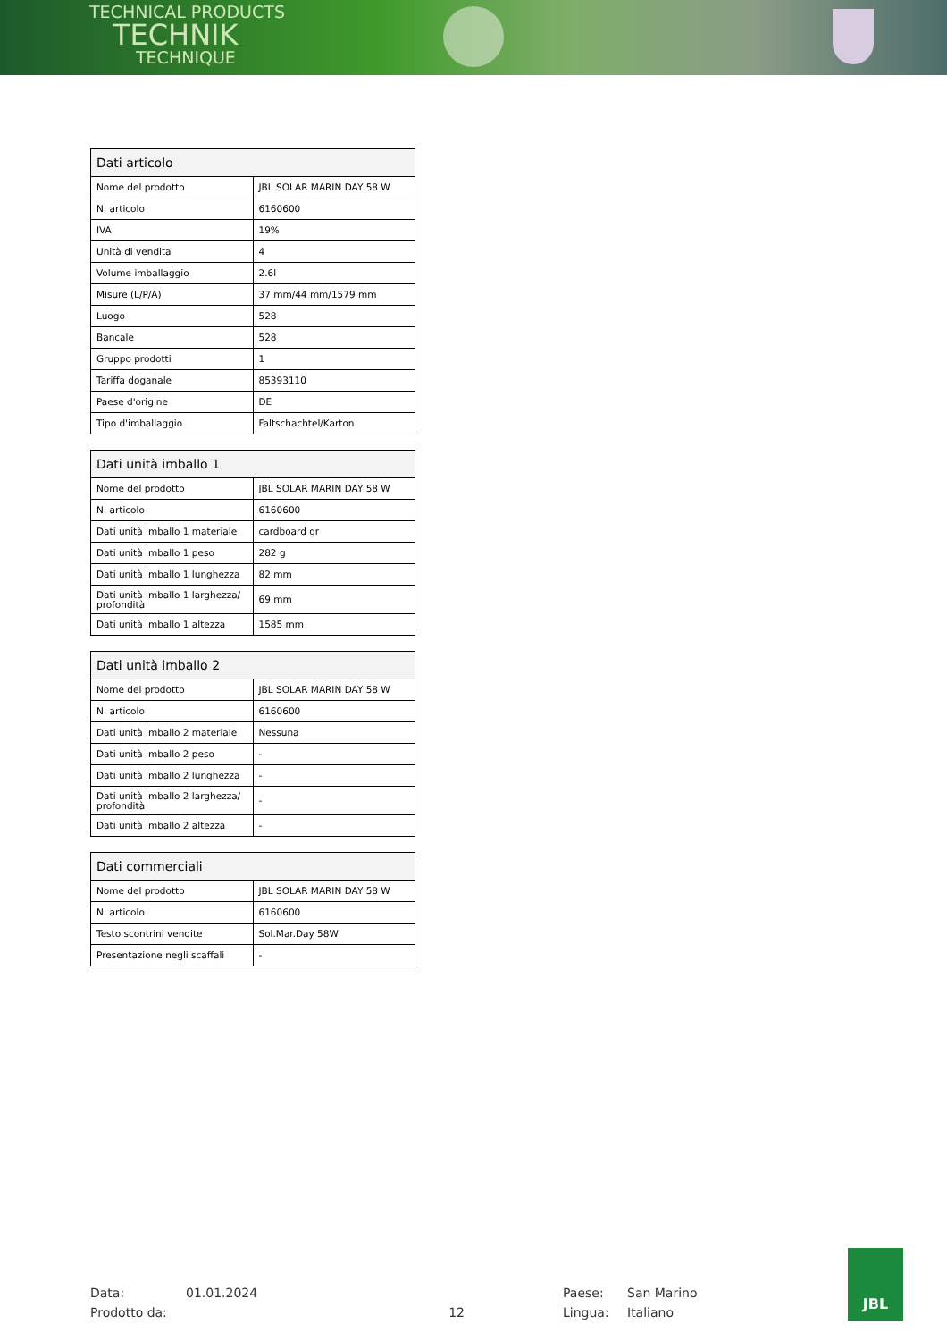TECHNICAL PRODUCTS
TECHNIK
TECHNIQUE
| Dati articolo | |
| --- | --- |
| Nome del prodotto | JBL SOLAR MARIN DAY 58 W |
| N. articolo | 6160600 |
| IVA | 19% |
| Unità di vendita | 4 |
| Volume imballaggio | 2.6l |
| Misure (L/P/A) | 37 mm/44 mm/1579 mm |
| Luogo | 528 |
| Bancale | 528 |
| Gruppo prodotti | 1 |
| Tariffa doganale | 85393110 |
| Paese d'origine | DE |
| Tipo d'imballaggio | Faltschachtel/Karton |
| Dati unità imballo 1 | |
| --- | --- |
| Nome del prodotto | JBL SOLAR MARIN DAY 58 W |
| N. articolo | 6160600 |
| Dati unità imballo 1 materiale | cardboard gr |
| Dati unità imballo 1 peso | 282 g |
| Dati unità imballo 1 lunghezza | 82 mm |
| Dati unità imballo 1 larghezza/ profondità | 69 mm |
| Dati unità imballo 1 altezza | 1585 mm |
| Dati unità imballo 2 | |
| --- | --- |
| Nome del prodotto | JBL SOLAR MARIN DAY 58 W |
| N. articolo | 6160600 |
| Dati unità imballo 2 materiale | Nessuna |
| Dati unità imballo 2 peso | - |
| Dati unità imballo 2 lunghezza | - |
| Dati unità imballo 2 larghezza/ profondità | - |
| Dati unità imballo 2 altezza | - |
| Dati commerciali | |
| --- | --- |
| Nome del prodotto | JBL SOLAR MARIN DAY 58 W |
| N. articolo | 6160600 |
| Testo scontrini vendite | Sol.Mar.Day 58W |
| Presentazione negli scaffali | - |
Data:
01.01.2024
Paese:
San Marino
Prodotto da:
12
Lingua:
Italiano
JBL